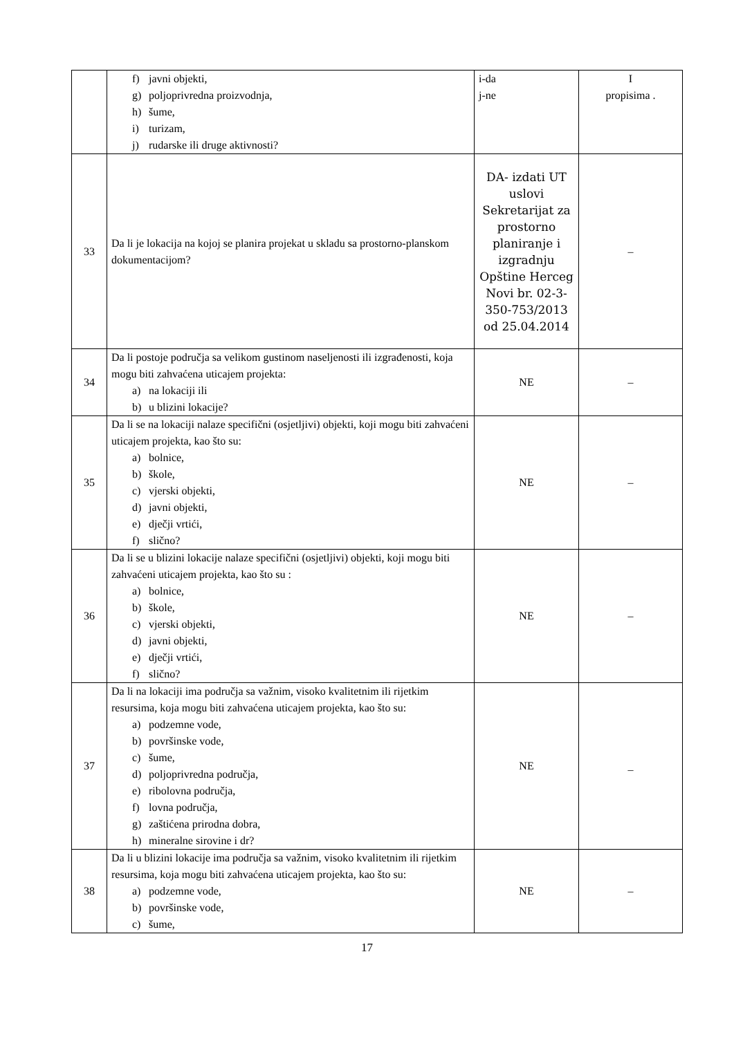| | f) javni objekti, g) poljoprivredna proizvodnja, h) šume, i) turizam, j) rudarske ili druge aktivnosti? | i-da j-ne | I propisima . |
| 33 | Da li je lokacija na kojoj se planira projekat u skladu sa prostorno-planskom dokumentacijom? | DA- izdati UT uslovi Sekretarijat za prostorno planiranje i izgradnju Opštine Herceg Novi br. 02-3-350-753/2013 od 25.04.2014 | – |
| 34 | Da li postoje područja sa velikom gustinom naseljenosti ili izgrađenosti, koja mogu biti zahvaćena uticajem projekta: a) na lokaciji ili b) u blizini lokacije? | NE | – |
| 35 | Da li se na lokaciji nalaze specifični (osjetljivi) objekti, koji mogu biti zahvaćeni uticajem projekta, kao što su: a) bolnice, b) škole, c) vjerski objekti, d) javni objekti, e) dječji vrtići, f) slično? | NE | – |
| 36 | Da li se u blizini lokacije nalaze specifični (osjetljivi) objekti, koji mogu biti zahvaćeni uticajem projekta, kao što su : a) bolnice, b) škole, c) vjerski objekti, d) javni objekti, e) dječji vrtići, f) slično? | NE | – |
| 37 | Da li na lokaciji ima područja sa važnim, visoko kvalitetnim ili rijetkim resursima, koja mogu biti zahvaćena uticajem projekta, kao što su: a) podzemne vode, b) površinske vode, c) šume, d) poljoprivredna područja, e) ribolovna područja, f) lovna područja, g) zaštićena prirodna dobra, h) mineralne sirovine i dr? | NE | _ |
| 38 | Da li u blizini lokacije ima područja sa važnim, visoko kvalitetnim ili rijetkim resursima, koja mogu biti zahvaćena uticajem projekta, kao što su: a) podzemne vode, b) površinske vode, c) šume, | NE | – |
17